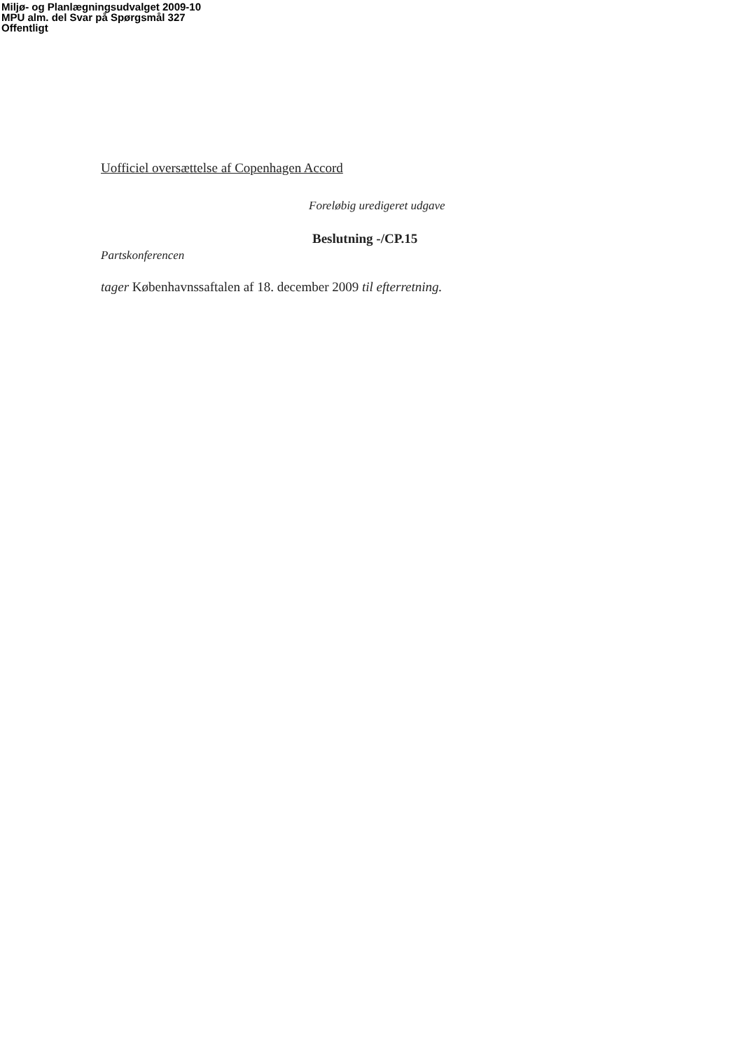Miljø- og Planlægningsudvalget 2009-10
MPU alm. del Svar på Spørgsmål 327
Offentligt
Uofficiel oversættelse af Copenhagen Accord
Foreløbig uredigeret udgave
Beslutning -/CP.15
Partskonferencen
tager Københavnssaftalen af 18. december 2009 til efterretning.